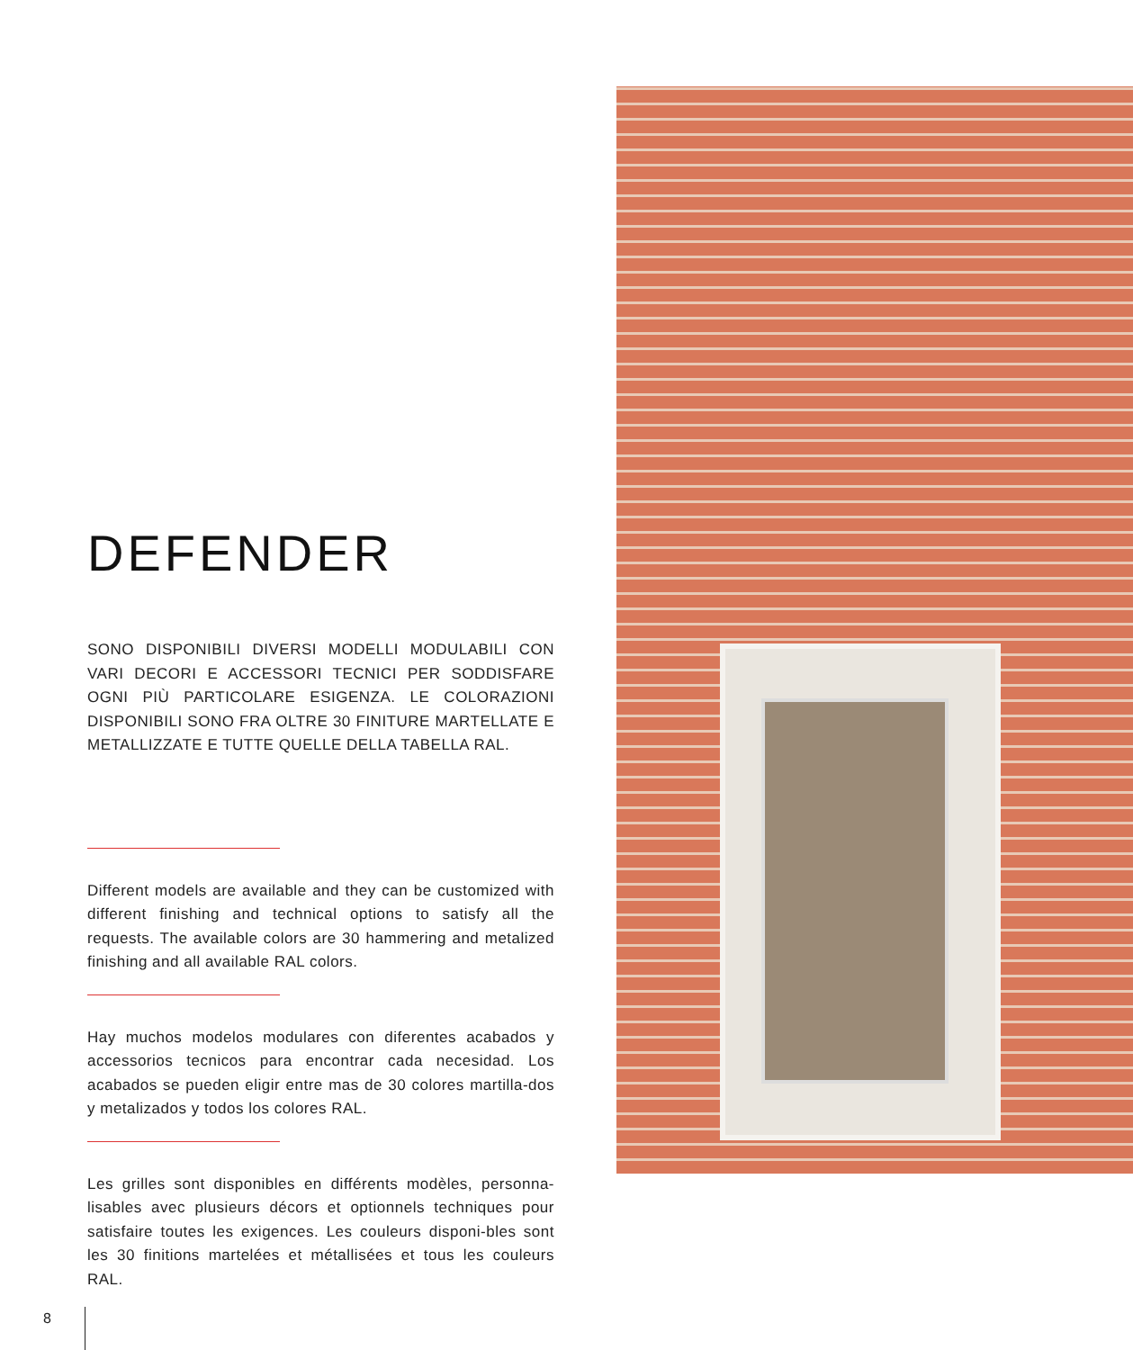DEFENDER
SONO DISPONIBILI DIVERSI MODELLI MODULABILI CON VARI DECORI E ACCESSORI TECNICI PER SODDISFARE OGNI PIÙ PARTICOLARE ESIGENZA. LE COLORAZIONI DISPONIBILI SONO FRA OLTRE 30 FINITURE MARTELLATE E METALLIZZATE E TUTTE QUELLE DELLA TABELLA RAL.
Different models are available and they can be customized with different finishing and technical options to satisfy all the requests. The available colors are 30 hammering and metalized finishing and all available RAL colors.
Hay muchos modelos modulares con diferentes acabados y accessorios tecnicos para encontrar cada necesidad. Los acabados se pueden eligir entre mas de 30 colores martilla-dos y metalizados y todos los colores RAL.
Les grilles sont disponibles en différents modèles, personna-lisables avec plusieurs décors et optionnels techniques pour satisfaire toutes les exigences. Les couleurs disponi-bles sont les 30 finitions martelées et métallisées et tous les couleurs RAL.
8